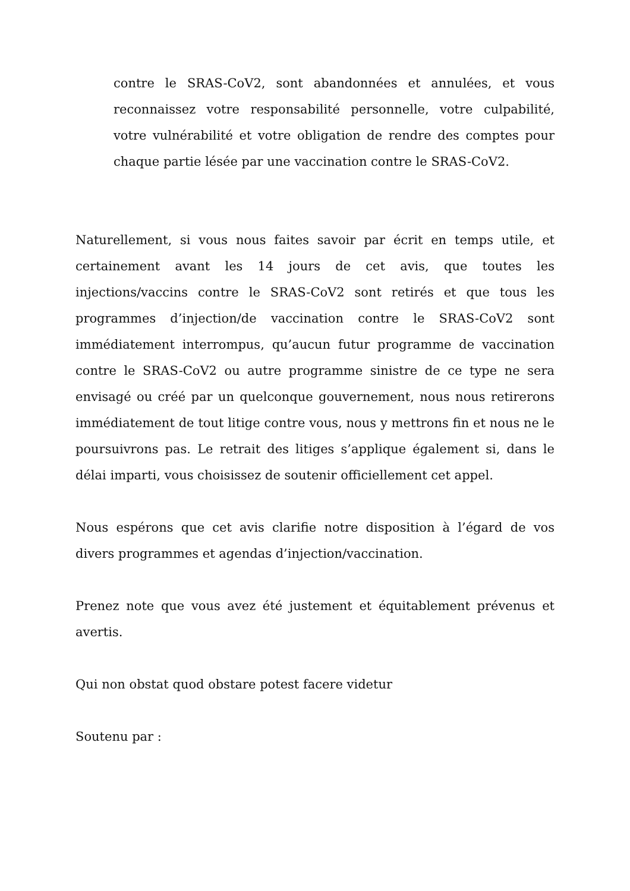contre le SRAS-CoV2, sont abandonnées et annulées, et vous reconnaissez votre responsabilité personnelle, votre culpabilité, votre vulnérabilité et votre obligation de rendre des comptes pour chaque partie lésée par une vaccination contre le SRAS-CoV2.
Naturellement, si vous nous faites savoir par écrit en temps utile, et certainement avant les 14 jours de cet avis, que toutes les injections/vaccins contre le SRAS-CoV2 sont retirés et que tous les programmes d’injection/de vaccination contre le SRAS-CoV2 sont immédiatement interrompus, qu’aucun futur programme de vaccination contre le SRAS-CoV2 ou autre programme sinistre de ce type ne sera envisagé ou créé par un quelconque gouvernement, nous nous retirerons immédiatement de tout litige contre vous, nous y mettrons fin et nous ne le poursuivrons pas. Le retrait des litiges s’applique également si, dans le délai imparti, vous choisissez de soutenir officiellement cet appel.
Nous espérons que cet avis clarifie notre disposition à l’égard de vos divers programmes et agendas d’injection/vaccination.
Prenez note que vous avez été justement et équitablement prévenus et avertis.
Qui non obstat quod obstare potest facere videtur
Soutenu par :